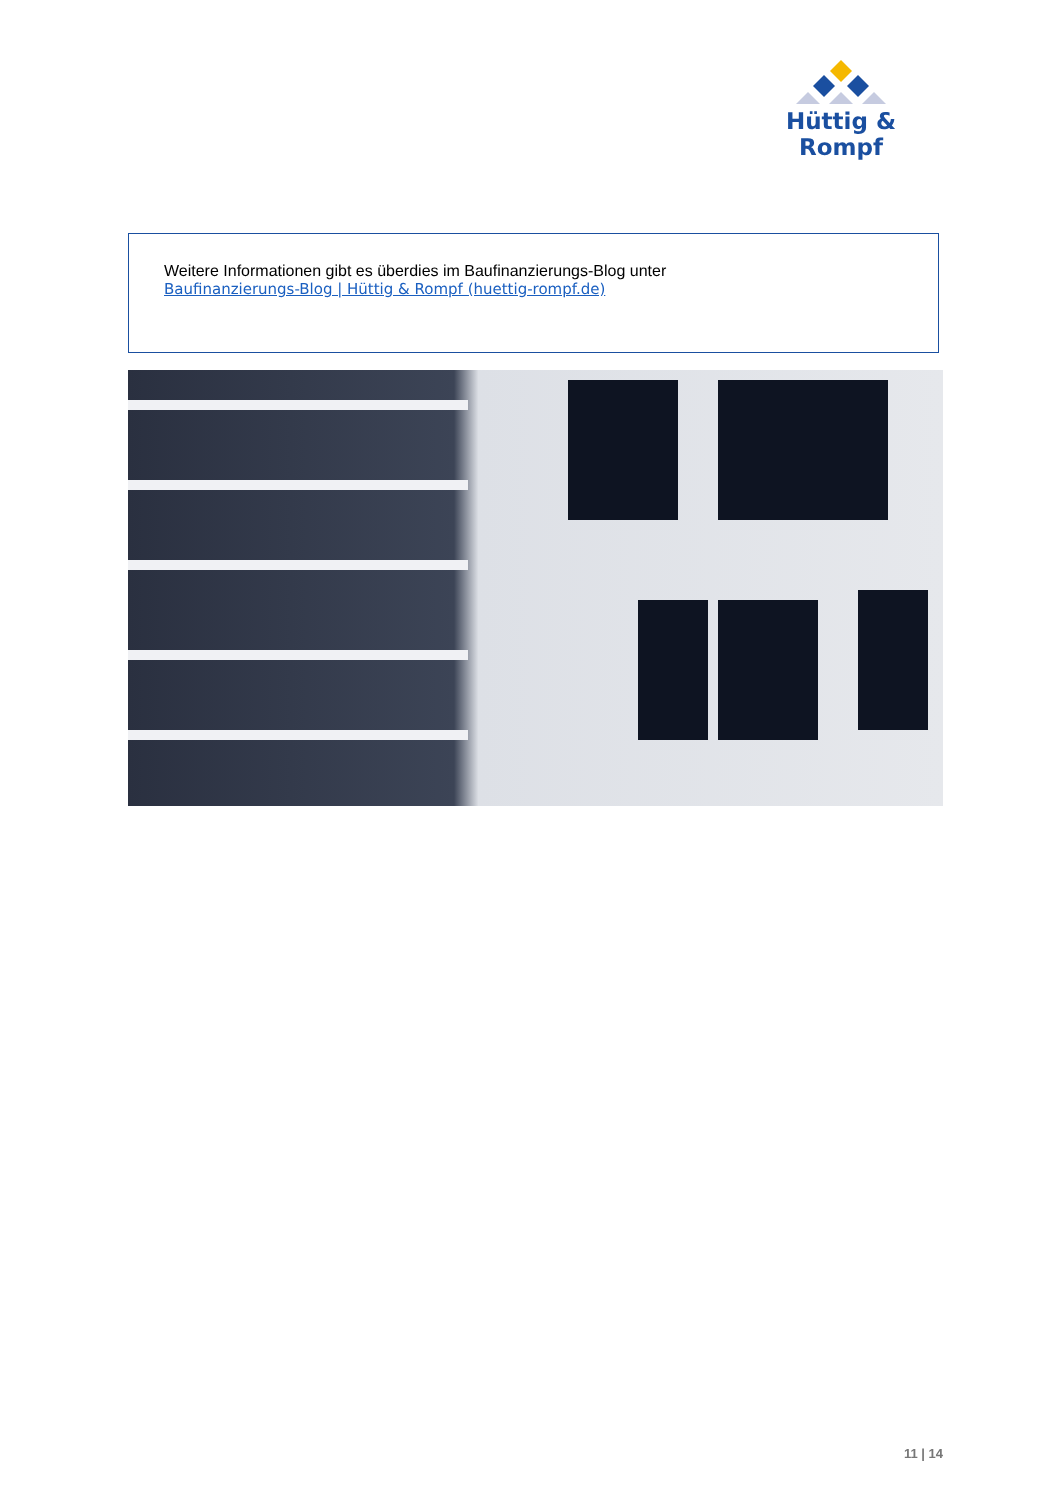Hüttig & Rompf
Weitere Informationen gibt es überdies im Baufinanzierungs-Blog unter
Baufinanzierungs-Blog | Hüttig & Rompf (huettig-rompf.de)
11 | 14